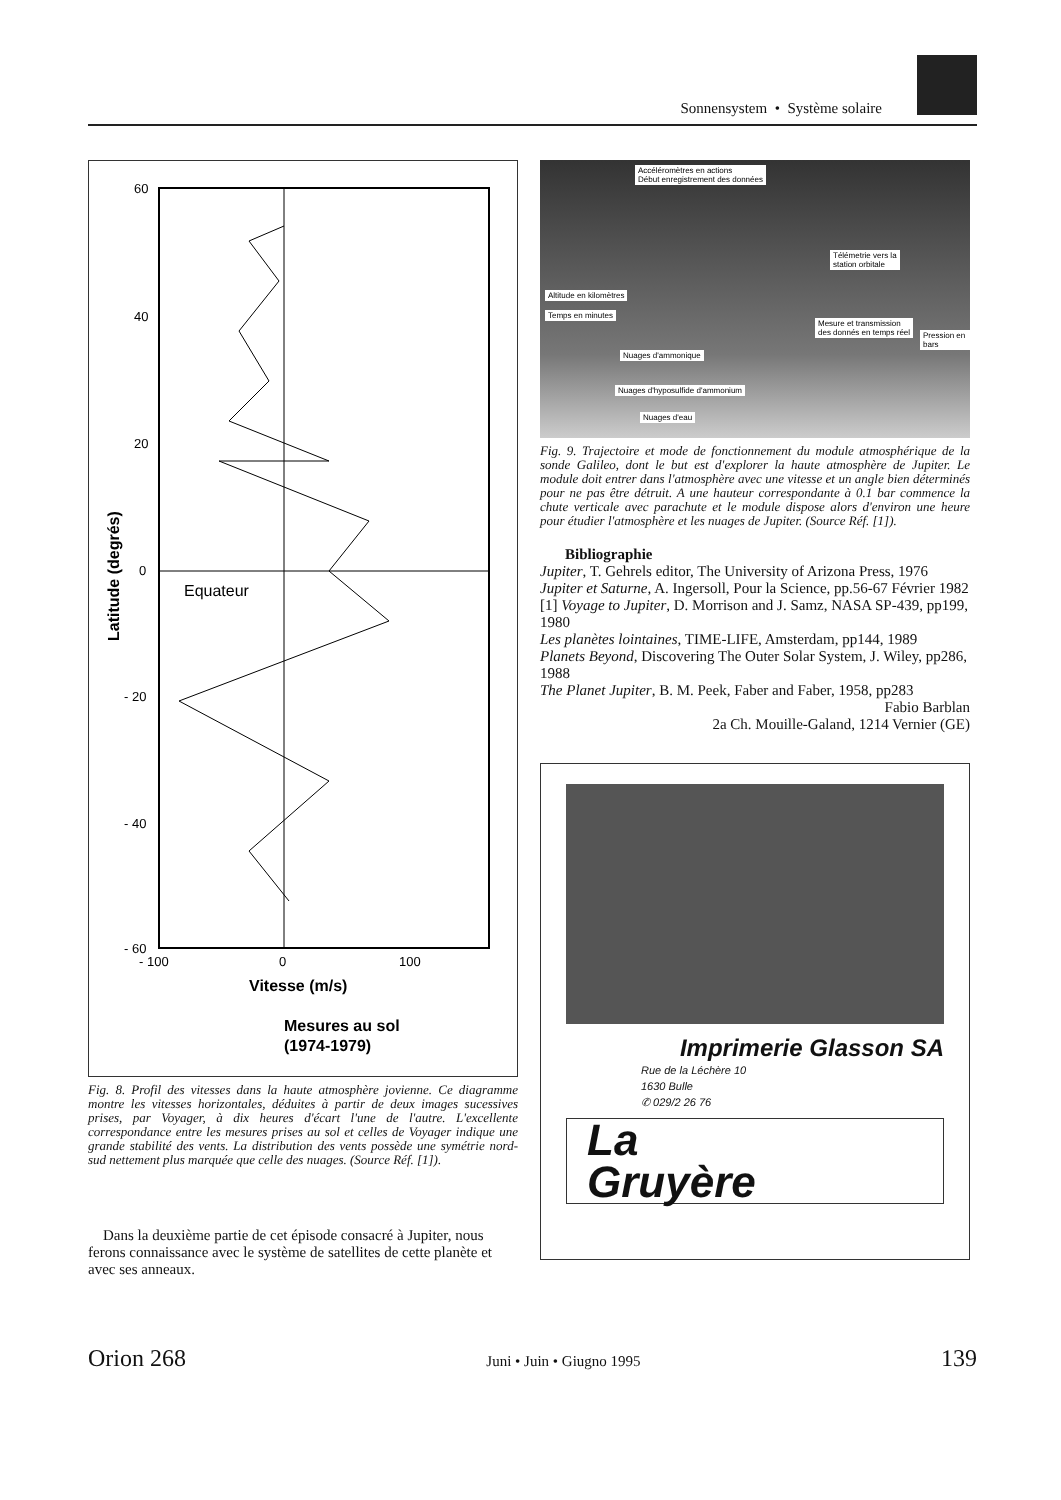Sonnensystem • Système solaire
60
40
20
0
- 20
- 40
- 60
- 100
0
100
Equateur
Vitesse (m/s)
Mesures au sol
(1974-1979)
Latitude (degrés)
Fig. 8. Profil des vitesses dans la haute atmosphère jovienne. Ce diagramme montre les vitesses horizontales, déduites à partir de deux images sucessives prises, par Voyager, à dix heures d'écart l'une de l'autre. L'excellente correspondance entre les mesures prises au sol et celles de Voyager indique une grande stabilité des vents. La distribution des vents possède une symétrie nord-sud nettement plus marquée que celle des nuages. (Source Réf. [1]).
Dans la deuxième partie de cet épisode consacré à Jupiter, nous ferons connaissance avec le système de satellites de cette planète et avec ses anneaux.
Accéléromètres en actions
Début enregistrement des données
Télémetrie vers la
station orbitale
Mesure et transmission
des donnés en temps réel
Nuages d'ammonique
Nuages d'hyposulfide d'ammonium
Nuages d'eau
Altitude en kilomètres
Temps en minutes
Pression en bars
Fig. 9. Trajectoire et mode de fonctionnement du module atmosphérique de la sonde Galileo, dont le but est d'explorer la haute atmosphère de Jupiter. Le module doit entrer dans l'atmosphère avec une vitesse et un angle bien déterminés pour ne pas être détruit. A une hauteur correspondante à 0.1 bar commence la chute verticale avec parachute et le module dispose alors d'environ une heure pour étudier l'atmosphère et les nuages de Jupiter. (Source Réf. [1]).
Bibliographie
Jupiter, T. Gehrels editor, The University of Arizona Press, 1976
Jupiter et Saturne, A. Ingersoll, Pour la Science, pp.56-67 Février 1982
[1] Voyage to Jupiter, D. Morrison and J. Samz, NASA SP-439, pp199, 1980
Les planètes lointaines, TIME-LIFE, Amsterdam, pp144, 1989
Planets Beyond, Discovering The Outer Solar System, J. Wiley, pp286, 1988
The Planet Jupiter, B. M. Peek, Faber and Faber, 1958, pp283
Fabio Barblan
2a Ch. Mouille-Galand, 1214 Vernier (GE)
Imprimerie Glasson SA
Rue de la Léchère 10
1630 Bulle
✆ 029/2 26 76
La
Gruyère
Orion 268 Juni • Juin • Giugno 1995 139